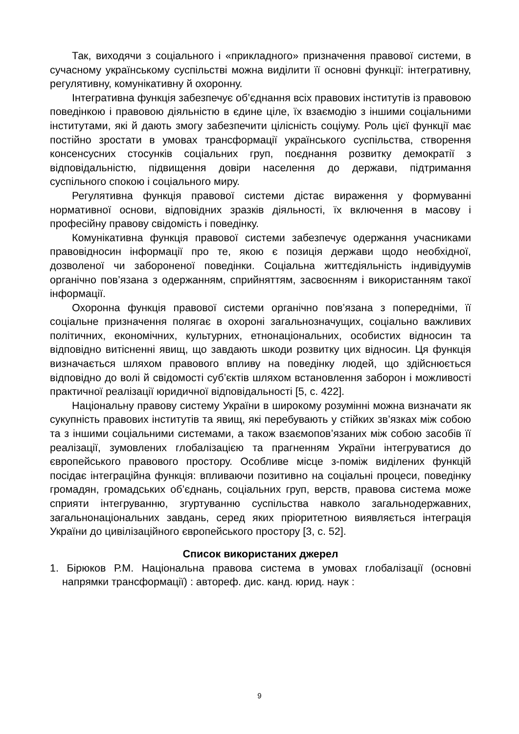Так, виходячи з соціального і «прикладного» призначення правової системи, в сучасному українському суспільстві можна виділити її основні функції: інтегративну, регулятивну, комунікативну й охоронну.
Інтегративна функція забезпечує об’єднання всіх правових інститутів із правовою поведінкою і правовою діяльністю в єдине ціле, їх взаємодію з іншими соціальними інститутами, які й дають змогу забезпечити цілісність соціуму. Роль цієї функції має постійно зростати в умовах трансформації українського суспільства, створення консенсусних стосунків соціальних груп, поєднання розвитку демократії з відповідальністю, підвищення довіри населення до держави, підтримання суспільного спокою і соціального миру.
Регулятивна функція правової системи дістає вираження у формуванні нормативної основи, відповідних зразків діяльності, їх включення в масову і професійну правову свідомість і поведінку.
Комунікативна функція правової системи забезпечує одержання учасниками правовідносин інформації про те, якою є позиція держави щодо необхідної, дозволеної чи забороненої поведінки. Соціальна життєдіяльність індивідуумів органічно пов’язана з одержанням, сприйняттям, засвоєнням і використанням такої інформації.
Охоронна функція правової системи органічно пов’язана з попередніми, її соціальне призначення полягає в охороні загальнозначущих, соціально важливих політичних, економічних, культурних, етнонаціональних, особистих відносин та відповідно витісненні явищ, що завдають шкоди розвитку цих відносин. Ця функція визначається шляхом правового впливу на поведінку людей, що здійснюється відповідно до волі й свідомості суб’єктів шляхом встановлення заборон і можливості практичної реалізації юридичної відповідальності [5, с. 422].
Національну правову систему України в широкому розумінні можна визначати як сукупність правових інститутів та явищ, які перебувають у стійких зв’язках між собою та з іншими соціальними системами, а також взаємопов’язаних між собою засобів її реалізації, зумовлених глобалізацією та прагненням України інтегруватися до європейського правового простору. Особливе місце з-поміж виділених функцій посідає інтеграційна функція: впливаючи позитивно на соціальні процеси, поведінку громадян, громадських об’єднань, соціальних груп, верств, правова система може сприяти інтегруванню, згуртуванню суспільства навколо загальнодержавних, загальнонаціональних завдань, серед яких пріоритетною виявляється інтеграція України до цивілізаційного європейського простору [3, с. 52].
Список використаних джерел
1. Бірюков Р.М. Національна правова система в умовах глобалізації (основні напрямки трансформації) : автореф. дис. канд. юрид. наук :
9